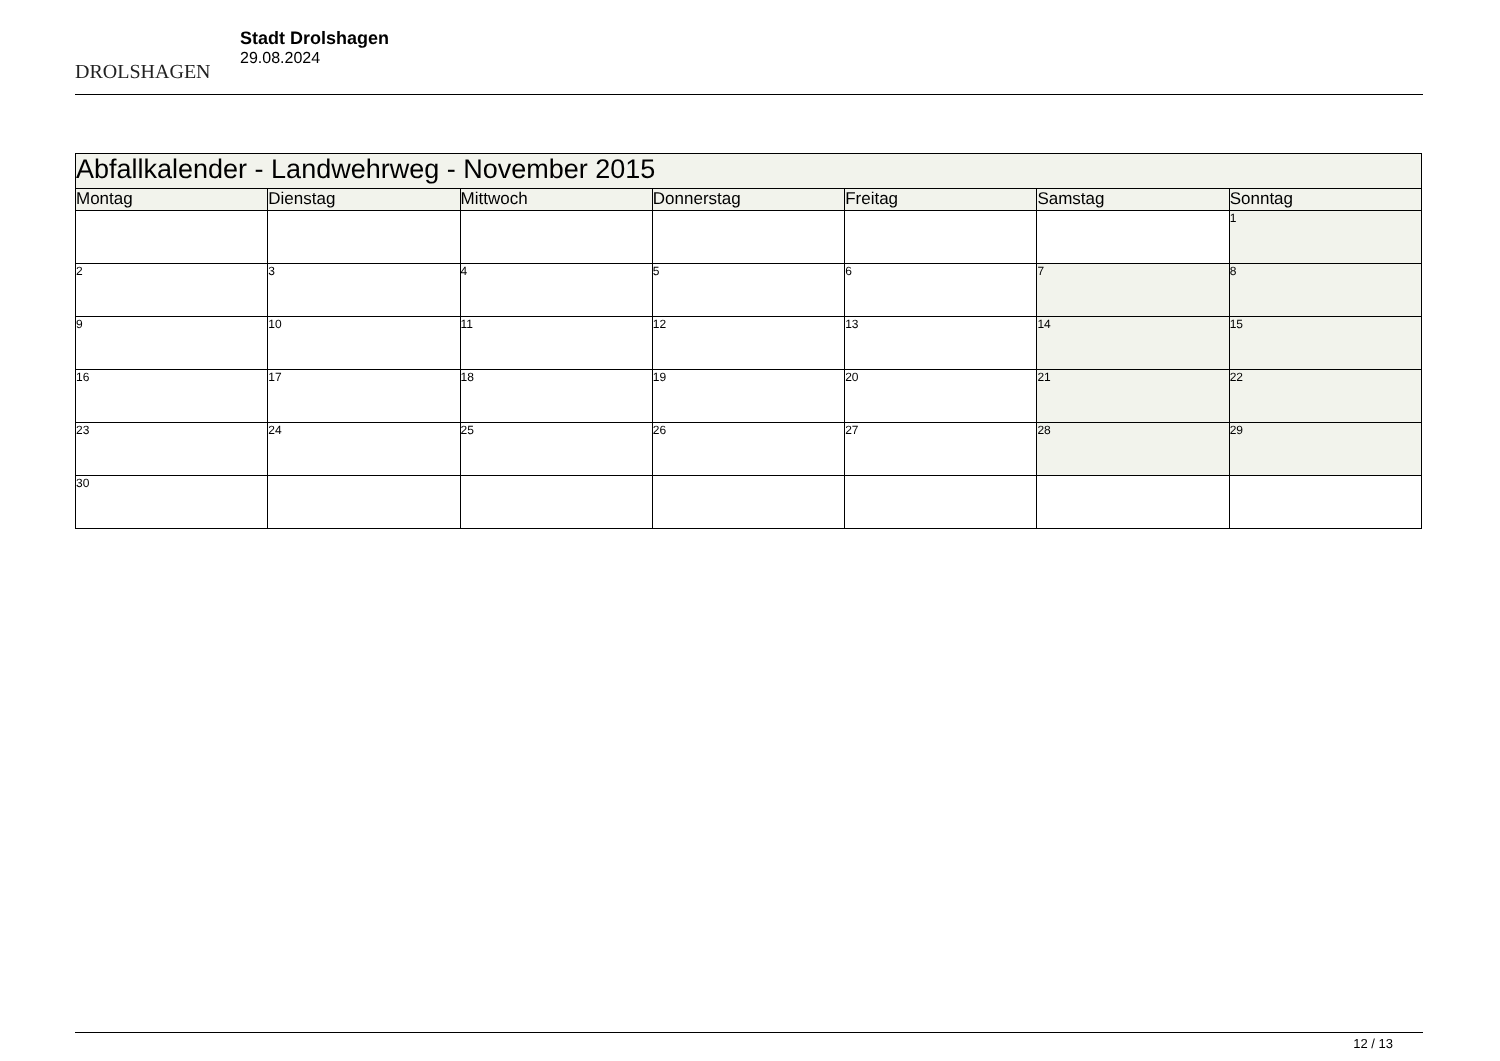DROLSHAGEN
Stadt Drolshagen
29.08.2024
| Abfallkalender - Landwehrweg - November 2015 | | | | | | |
| Montag | Dienstag | Mittwoch | Donnerstag | Freitag | Samstag | Sonntag |
| | | | | | | 1 |
| 2 | 3 | 4 | 5 | 6 | 7 | 8 |
| 9 | 10 | 11 | 12 | 13 | 14 | 15 |
| 16 | 17 | 18 | 19 | 20 | 21 | 22 |
| 23 | 24 | 25 | 26 | 27 | 28 | 29 |
| 30 | | | | | | |
12 / 13